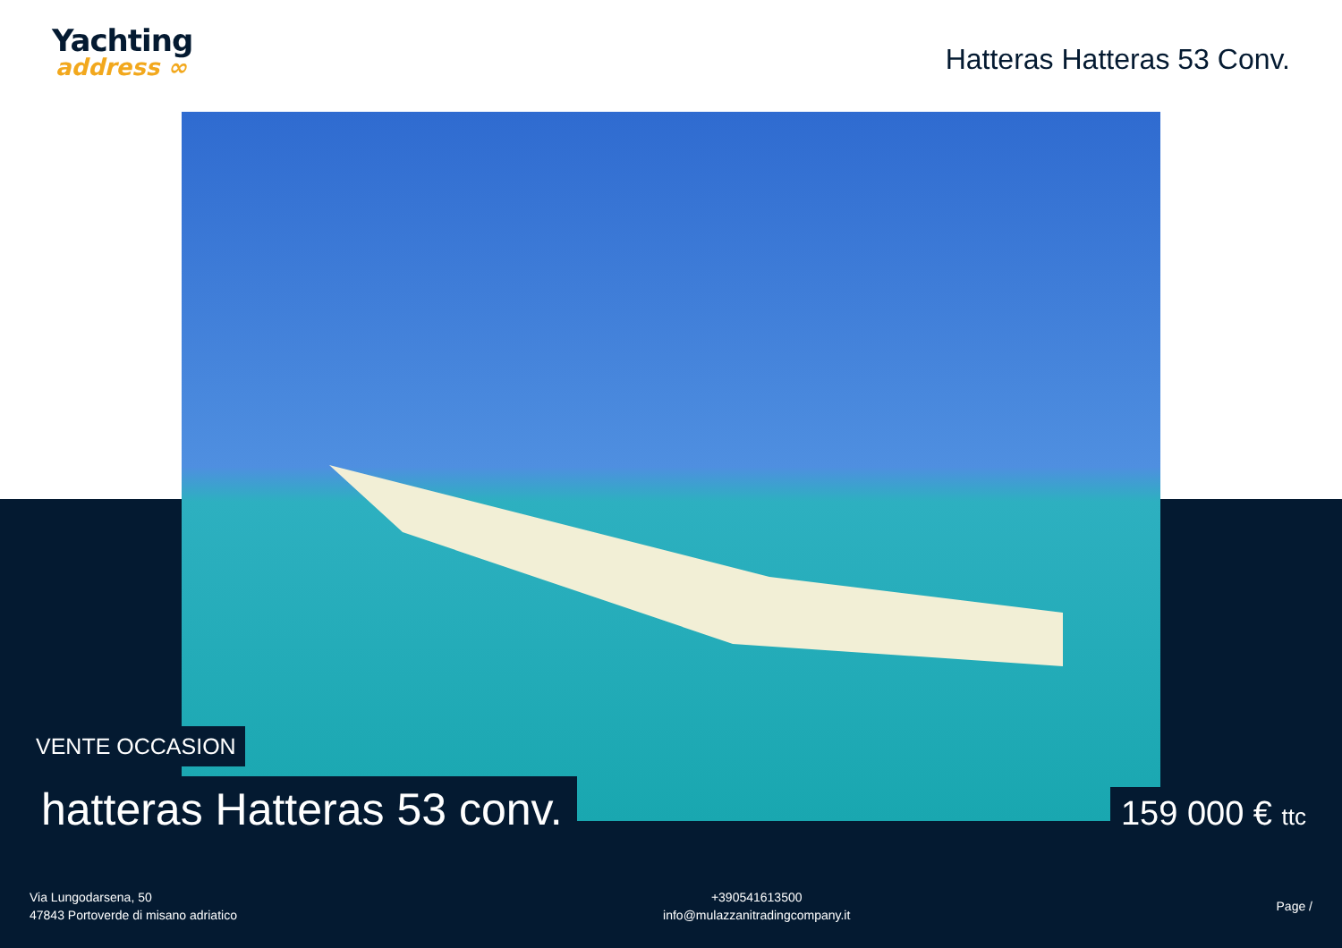Yachting
address ∞
Hatteras Hatteras 53 Conv.
VENTE OCCASION
hatteras Hatteras 53 conv. 159 000 € ttc
Via Lungodarsena, 50
47843 Portoverde di misano adriatico
+390541613500
info@mulazzanitradingcompany.it
Page /